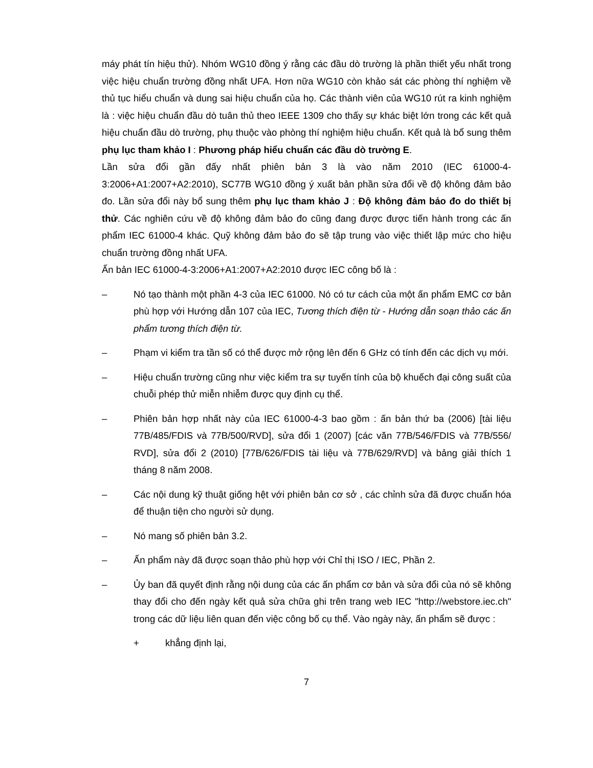máy phát tín hiệu thử). Nhóm WG10 đồng ý rằng các đầu dò trường là phần thiết yếu nhất trong việc hiệu chuẩn trường đồng nhất UFA. Hơn nữa WG10 còn khảo sát các phòng thí nghiệm về thủ tục hiểu chuẩn và dung sai hiệu chuẩn của họ. Các thành viên của WG10 rút ra kinh nghiệm là : việc hiệu chuẩn đầu dò tuân thủ theo IEEE 1309 cho thấy sự khác biệt lớn trong các kết quả hiệu chuẩn đầu dò trường, phụ thuộc vào phòng thí nghiệm hiệu chuẩn. Kết quả là bổ sung thêm phụ lục tham khảo I : Phương pháp hiểu chuẩn các đầu dò trường E.
Lần sửa đổi gần đấy nhất phiên bản 3 là vào năm 2010 (IEC 61000-4-3:2006+A1:2007+A2:2010), SC77B WG10 đồng ý xuất bản phần sửa đổi về độ không đảm bảo đo. Lần sửa đổi này bổ sung thêm phụ lục tham khảo J : Độ không đảm bảo đo do thiết bị thử. Các nghiên cứu về độ không đảm bảo đo cũng đang được được tiến hành trong các ấn phẩm IEC 61000-4 khác. Quỹ không đảm bảo đo sẽ tập trung vào việc thiết lập mức cho hiệu chuẩn trường đồng nhất UFA.
Ấn bản IEC 61000-4-3:2006+A1:2007+A2:2010 được IEC công bố là :
– Nó tạo thành một phần 4-3 của IEC 61000. Nó có tư cách của một ấn phẩm EMC cơ bản phù hợp với Hướng dẫn 107 của IEC, Tương thích điện từ - Hướng dẫn soạn thảo các ấn phẩm tương thích điện từ.
– Phạm vi kiểm tra tần số có thể được mở rộng lên đến 6 GHz có tính đến các dịch vụ mới.
– Hiệu chuẩn trường cũng như việc kiểm tra sự tuyến tính của bộ khuếch đại công suất của chuỗi phép thử miễn nhiễm được quy định cụ thể.
– Phiên bản hợp nhất này của IEC 61000-4-3 bao gồm : ấn bản thứ ba (2006) [tài liệu 77B/485/FDIS và 77B/500/RVD], sửa đổi 1 (2007) [các văn 77B/546/FDIS và 77B/556/ RVD], sửa đổi 2 (2010) [77B/626/FDIS tài liệu và 77B/629/RVD] và bảng giải thích 1 tháng 8 năm 2008.
– Các nội dung kỹ thuật giống hệt với phiên bản cơ sở , các chỉnh sửa đã được chuẩn hóa để thuận tiện cho người sử dụng.
– Nó mang số phiên bản 3.2.
– Ấn phẩm này đã được soạn thảo phù hợp với Chỉ thị ISO / IEC, Phần 2.
– Ủy ban đã quyết định rằng nội dung của các ấn phẩm cơ bản và sửa đổi của nó sẽ không thay đổi cho đến ngày kết quả sửa chữa ghi trên trang web IEC "http://webstore.iec.ch" trong các dữ liệu liên quan đến việc công bố cụ thể. Vào ngày này, ấn phẩm sẽ được :
+ khẳng định lại,
7